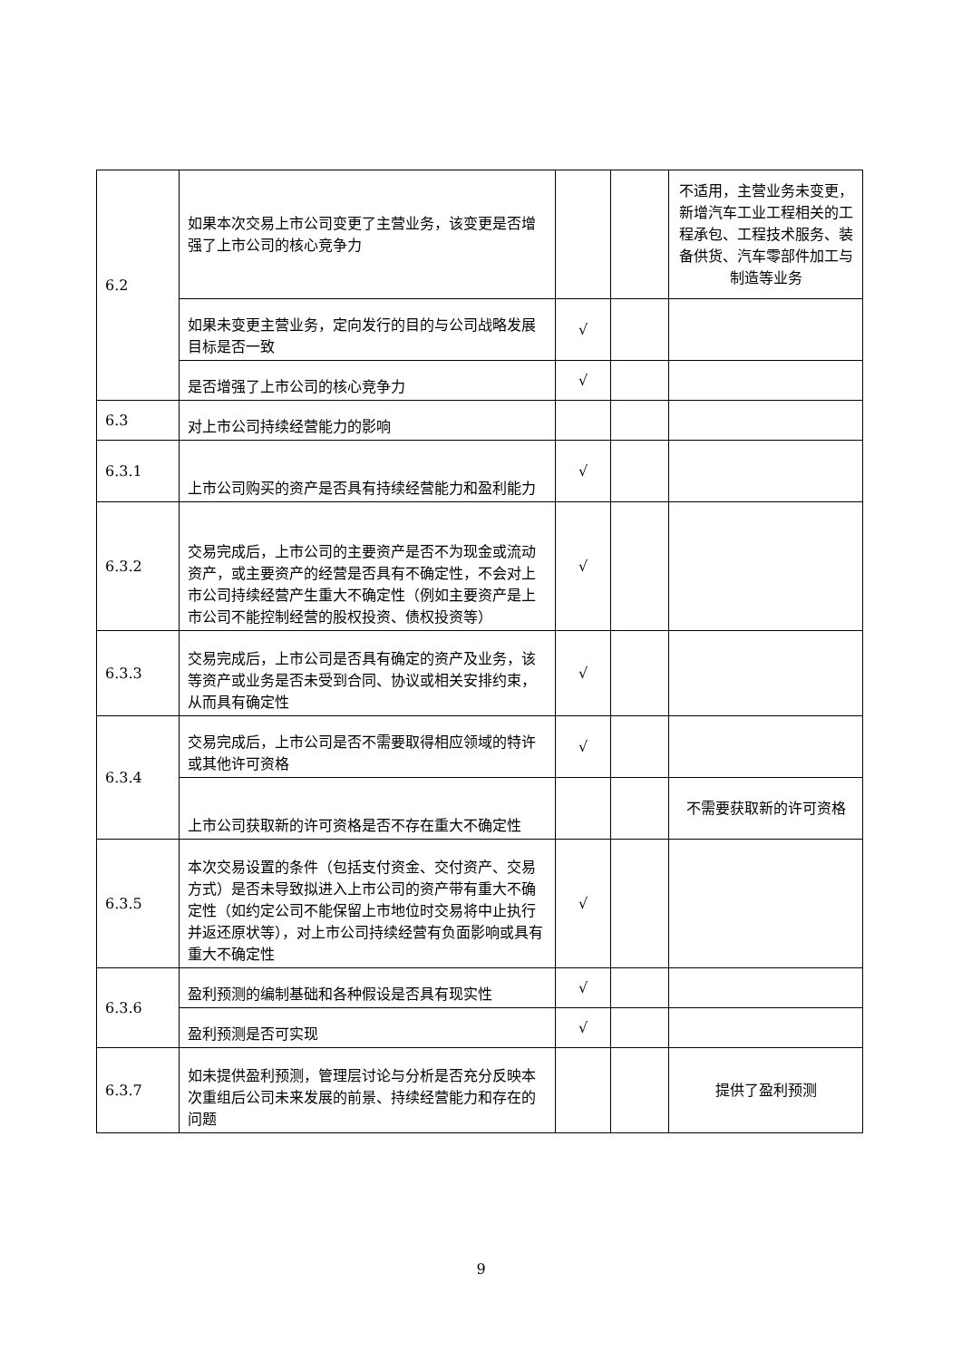| 6.2 | 如果本次交易上市公司变更了主营业务，该变更是否增强了上市公司的核心竞争力 | | | 不适用，主营业务未变更，新增汽车工业工程相关的工程承包、工程技术服务、装备供货、汽车零部件加工与制造等业务 |
| | 如果未变更主营业务，定向发行的目的与公司战略发展目标是否一致 | √ | | |
| | 是否增强了上市公司的核心竞争力 | √ | | |
| 6.3 | 对上市公司持续经营能力的影响 | | | |
| 6.3.1 | 上市公司购买的资产是否具有持续经营能力和盈利能力 | √ | | |
| 6.3.2 | 交易完成后，上市公司的主要资产是否不为现金或流动资产，或主要资产的经营是否具有不确定性，不会对上市公司持续经营产生重大不确定性（例如主要资产是上市公司不能控制经营的股权投资、债权投资等） | √ | | |
| 6.3.3 | 交易完成后，上市公司是否具有确定的资产及业务，该等资产或业务是否未受到合同、协议或相关安排约束，从而具有确定性 | √ | | |
| 6.3.4 | 交易完成后，上市公司是否不需要取得相应领域的特许或其他许可资格 | √ | | |
| | 上市公司获取新的许可资格是否不存在重大不确定性 | | | 不需要获取新的许可资格 |
| 6.3.5 | 本次交易设置的条件（包括支付资金、交付资产、交易方式）是否未导致拟进入上市公司的资产带有重大不确定性（如约定公司不能保留上市地位时交易将中止执行并返还原状等），对上市公司持续经营有负面影响或具有重大不确定性 | √ | | |
| 6.3.6 | 盈利预测的编制基础和各种假设是否具有现实性 | √ | | |
| | 盈利预测是否可实现 | √ | | |
| 6.3.7 | 如未提供盈利预测，管理层讨论与分析是否充分反映本次重组后公司未来发展的前景、持续经营能力和存在的问题 | | | 提供了盈利预测 |
9